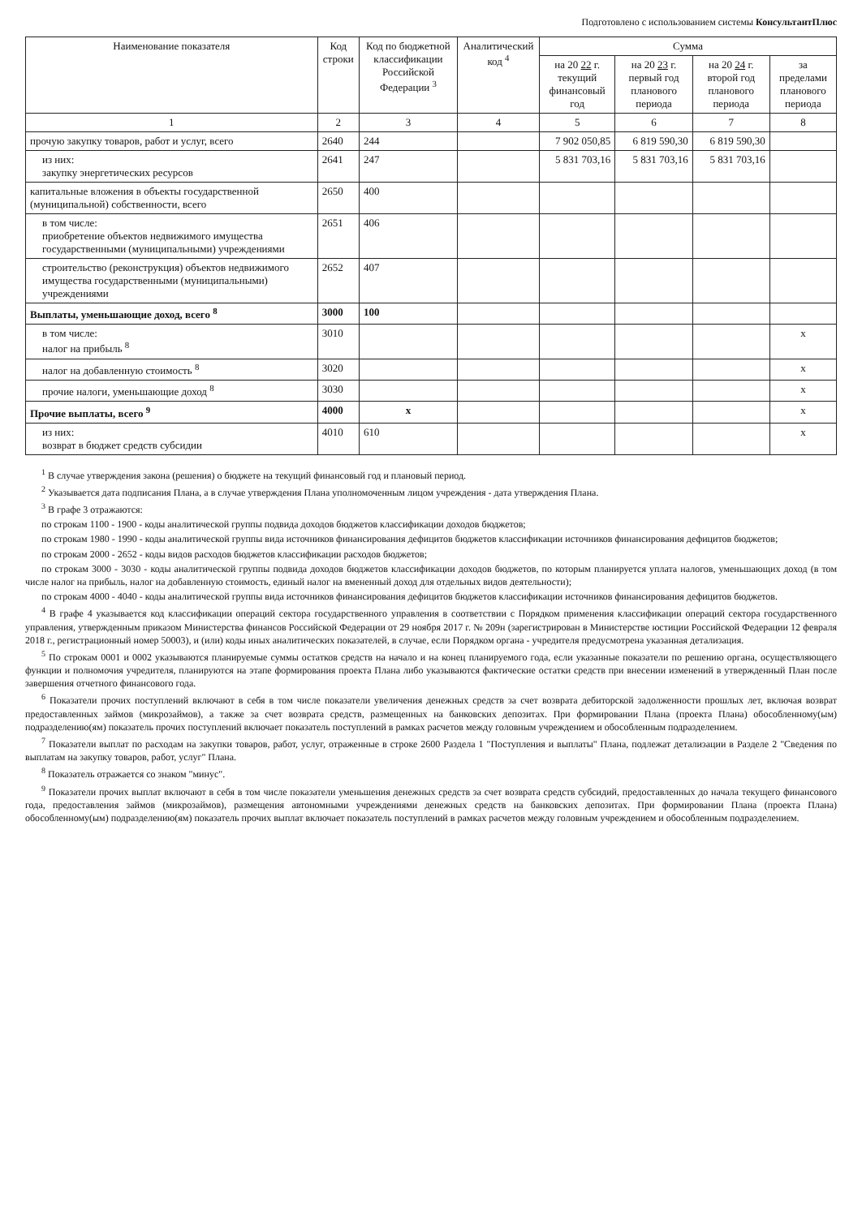Подготовлено с использованием системы КонсультантПлюс
| Наименование показателя | Код строки | Код по бюджетной классификации Российской Федерации <sup>3</sup> | Аналитический код <sup>4</sup> | Сумма | | | |
| --- | --- | --- | --- | --- | --- | --- | --- |
| | | | | на 20 22 г. текущий финансовый год | на 20 23 г. первый год планового периода | на 20 24 г. второй год планового периода | за пределами планового периода |
| 1 | 2 | 3 | 4 | 5 | 6 | 7 | 8 |
| прочую закупку товаров, работ и услуг, всего | 2640 | 244 | | 7 902 050,85 | 6 819 590,30 | 6 819 590,30 | |
| из них: закупку энергетических ресурсов | 2641 | 247 | | 5 831 703,16 | 5 831 703,16 | 5 831 703,16 | |
| капитальные вложения в объекты государственной (муниципальной) собственности, всего | 2650 | 400 | | | | | |
| в том числе: приобретение объектов недвижимого имущества государственными (муниципальными) учреждениями | 2651 | 406 | | | | | |
| строительство (реконструкция) объектов недвижимого имущества государственными (муниципальными) учреждениями | 2652 | 407 | | | | | |
| Выплаты, уменьшающие доход, всего <sup>8</sup> | 3000 | 100 | | | | | |
| в том числе: налог на прибыль <sup>8</sup> | 3010 | | | | | | x |
| налог на добавленную стоимость <sup>8</sup> | 3020 | | | | | | x |
| прочие налоги, уменьшающие доход <sup>8</sup> | 3030 | | | | | | x |
| Прочие выплаты, всего <sup>9</sup> | 4000 | x | | | | | x |
| из них: возврат в бюджет средств субсидии | 4010 | 610 | | | | | x |
<sup>1</sup> В случае утверждения закона (решения) о бюджете на текущий финансовый год и плановый период.
<sup>2</sup> Указывается дата подписания Плана, а в случае утверждения Плана уполномоченным лицом учреждения - дата утверждения Плана.
<sup>3</sup> В графе 3 отражаются:
по строкам 1100 - 1900 - коды аналитической группы подвида доходов бюджетов классификации доходов бюджетов;
по строкам 1980 - 1990 - коды аналитической группы вида источников финансирования дефицитов бюджетов классификации источников финансирования дефицитов бюджетов;
по строкам 2000 - 2652 - коды видов расходов бюджетов классификации расходов бюджетов;
по строкам 3000 - 3030 - коды аналитической группы подвида доходов бюджетов классификации доходов бюджетов, по которым планируется уплата налогов, уменьшающих доход (в том числе налог на прибыль, налог на добавленную стоимость, единый налог на вмененный доход для отдельных видов деятельности);
по строкам 4000 - 4040 - коды аналитической группы вида источников финансирования дефицитов бюджетов классификации источников финансирования дефицитов бюджетов.
<sup>4</sup> В графе 4 указывается код классификации операций сектора государственного управления в соответствии с Порядком применения классификации операций сектора государственного управления, утвержденным приказом Министерства финансов Российской Федерации от 29 ноября 2017 г. № 209н (зарегистрирован в Министерстве юстиции Российской Федерации 12 февраля 2018 г., регистрационный номер 50003), и (или) коды иных аналитических показателей, в случае, если Порядком органа - учредителя предусмотрена указанная детализация.
<sup>5</sup> По строкам 0001 и 0002 указываются планируемые суммы остатков средств на начало и на конец планируемого года, если указанные показатели по решению органа, осуществляющего функции и полномочия учредителя, планируются на этапе формирования проекта Плана либо указываются фактические остатки средств при внесении изменений в утвержденный План после завершения отчетного финансового года.
<sup>6</sup> Показатели прочих поступлений включают в себя в том числе показатели увеличения денежных средств за счет возврата дебиторской задолженности прошлых лет, включая возврат предоставленных займов (микрозаймов), а также за счет возврата средств, размещенных на банковских депозитах. При формировании Плана (проекта Плана) обособленному(ым) подразделению(ям) показатель прочих поступлений включает показатель поступлений в рамках расчетов между головным учреждением и обособленным подразделением.
<sup>7</sup> Показатели выплат по расходам на закупки товаров, работ, услуг, отраженные в строке 2600 Раздела 1 "Поступления и выплаты" Плана, подлежат детализации в Разделе 2 "Сведения по выплатам на закупку товаров, работ, услуг" Плана.
<sup>8</sup> Показатель отражается со знаком "минус".
<sup>9</sup> Показатели прочих выплат включают в себя в том числе показатели уменьшения денежных средств за счет возврата средств субсидий, предоставленных до начала текущего финансового года, предоставления займов (микрозаймов), размещения автономными учреждениями денежных средств на банковских депозитах. При формировании Плана (проекта Плана) обособленному(ым) подразделению(ям) показатель прочих выплат включает показатель поступлений в рамках расчетов между головным учреждением и обособленным подразделением.